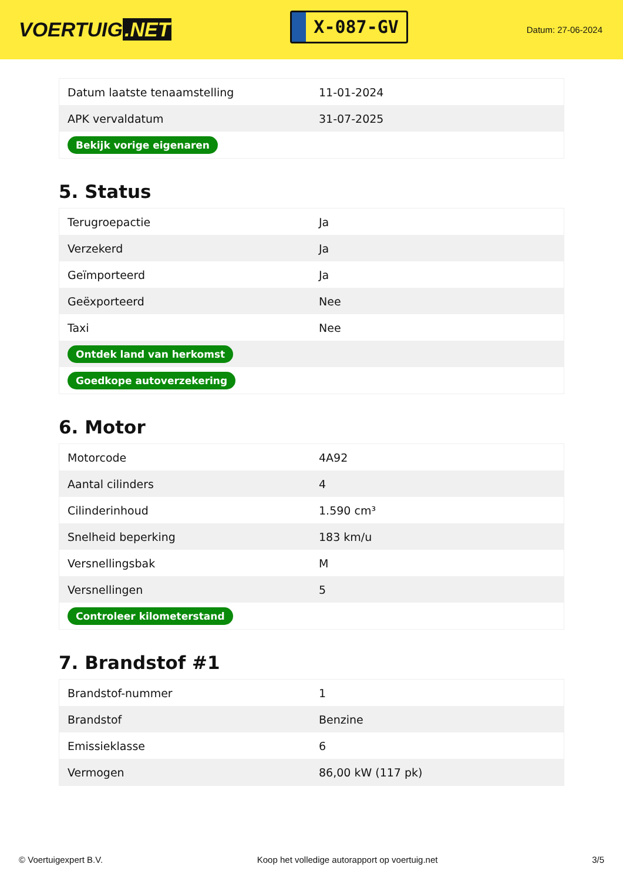VOERTUIG.NET
X-087-GV
Datum: 27-06-2024
| Datum laatste tenaamstelling | 11-01-2024 |
| APK vervaldatum | 31-07-2025 |
| Bekijk vorige eigenaren | |
5. Status
| Terugroepactie | Ja |
| Verzekerd | Ja |
| Geïmporteerd | Ja |
| Geëxporteerd | Nee |
| Taxi | Nee |
| Ontdek land van herkomst | |
| Goedkope autoverzekering | |
6. Motor
| Motorcode | 4A92 |
| Aantal cilinders | 4 |
| Cilinderinhoud | 1.590 cm³ |
| Snelheid beperking | 183 km/u |
| Versnellingsbak | M |
| Versnellingen | 5 |
| Controleer kilometerstand | |
7. Brandstof #1
| Brandstof-nummer | 1 |
| Brandstof | Benzine |
| Emissieklasse | 6 |
| Vermogen | 86,00 kW (117 pk) |
© Voertuigexpert B.V. Koop het volledige autorapport op voertuig.net 3/5